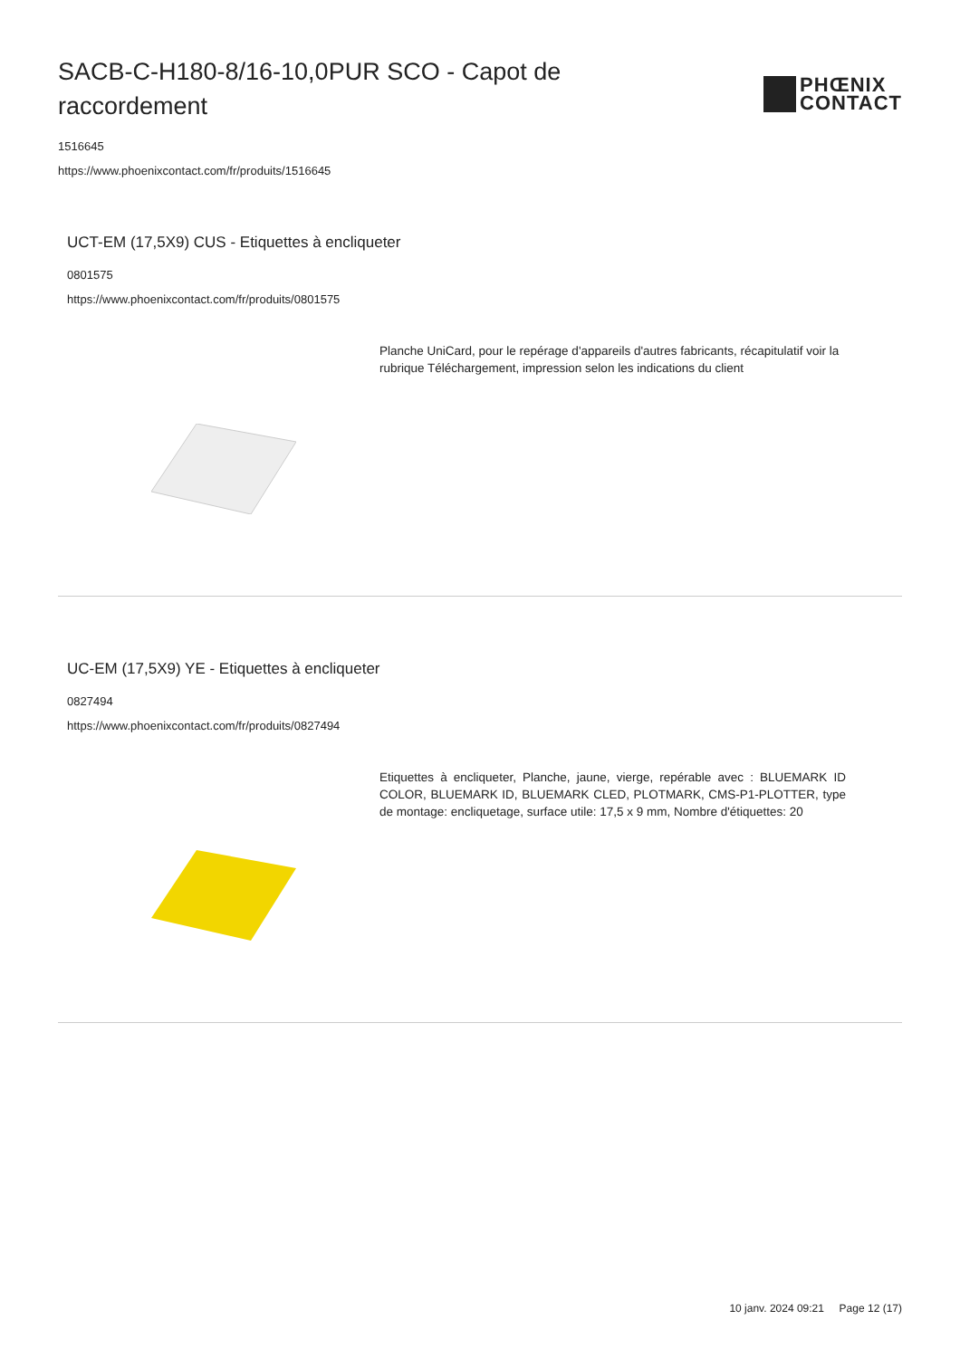SACB-C-H180-8/16-10,0PUR SCO - Capot de raccordement
PHŒNIX
CONTACT
1516645
https://www.phoenixcontact.com/fr/produits/1516645
UCT-EM (17,5X9) CUS - Etiquettes à encliqueter
0801575
https://www.phoenixcontact.com/fr/produits/0801575
Planche UniCard, pour le repérage d'appareils d'autres fabricants, récapitulatif voir la rubrique Téléchargement, impression selon les indications du client
UC-EM (17,5X9) YE - Etiquettes à encliqueter
0827494
https://www.phoenixcontact.com/fr/produits/0827494
Etiquettes à encliqueter, Planche, jaune, vierge, repérable avec : BLUEMARK ID COLOR, BLUEMARK ID, BLUEMARK CLED, PLOTMARK, CMS-P1-PLOTTER, type de montage: encliquetage, surface utile: 17,5 x 9 mm, Nombre d'étiquettes: 20
10 janv. 2024 09:21 Page 12 (17)